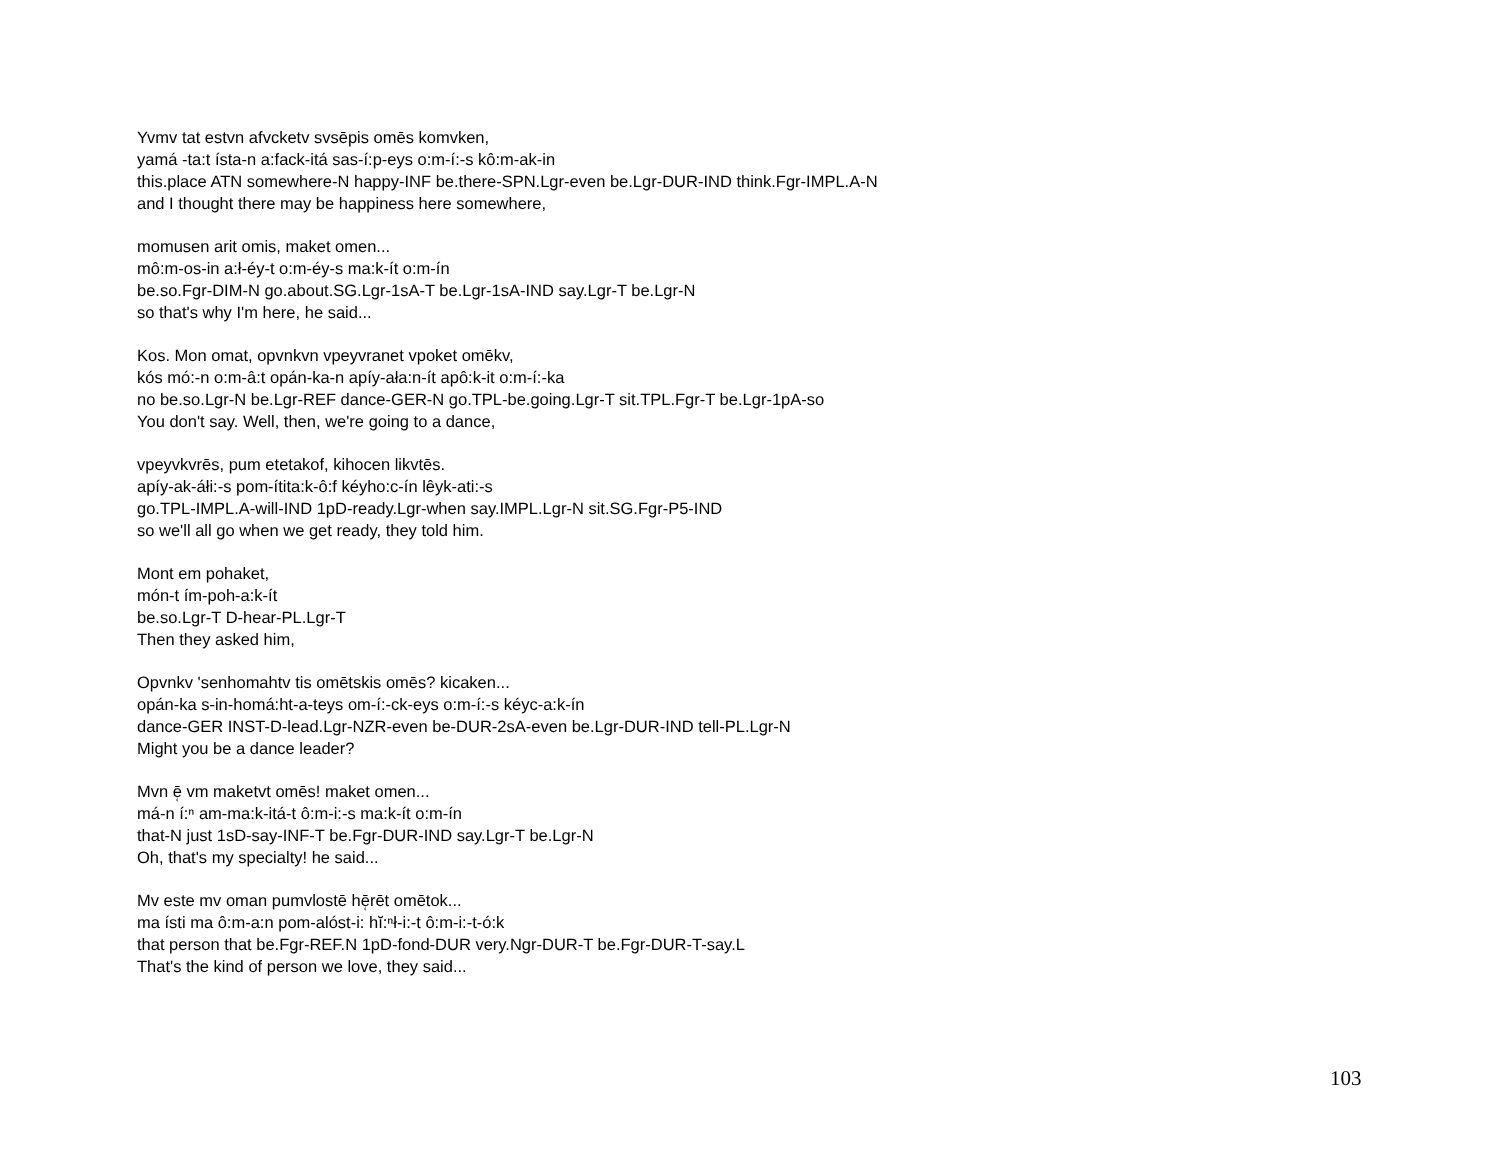Yvmv tat estvn afvcketv svsēpis omēs komvken,
yamá -ta:t ísta-n a:fack-itá sas-í:p-eys o:m-í:-s kô:m-ak-in
this.place ATN somewhere-N happy-INF be.there-SPN.Lgr-even be.Lgr-DUR-IND think.Fgr-IMPL.A-N
and I thought there may be happiness here somewhere,
momusen arit omis, maket omen...
mô:m-os-in a:ł-éy-t o:m-éy-s ma:k-ít o:m-ín
be.so.Fgr-DIM-N go.about.SG.Lgr-1sA-T be.Lgr-1sA-IND say.Lgr-T be.Lgr-N
so that's why I'm here, he said...
Kos. Mon omat, opvnkvn vpeyvranet vpoket omēkv,
kós mó:-n o:m-â:t opán-ka-n apíy-ała:n-ít apô:k-it o:m-í:-ka
no be.so.Lgr-N be.Lgr-REF dance-GER-N go.TPL-be.going.Lgr-T sit.TPL.Fgr-T be.Lgr-1pA-so
You don't say. Well, then, we're going to a dance,
vpeyvkvrēs, pum etetakof, kihocen likvtēs.
apíy-ak-áłi:-s pom-ítita:k-ô:f kéyho:c-ín lêyk-ati:-s
go.TPL-IMPL.A-will-IND 1pD-ready.Lgr-when say.IMPL.Lgr-N sit.SG.Fgr-P5-IND
so we'll all go when we get ready, they told him.
Mont em pohaket,
món-t ím-poh-a:k-ít
be.so.Lgr-T D-hear-PL.Lgr-T
Then they asked him,
Opvnkv 'senhomahtv tis omētskis omēs? kicaken...
opán-ka s-in-homá:ht-a-teys om-í:-ck-eys o:m-í:-s kéyc-a:k-ín
dance-GER INST-D-lead.Lgr-NZR-even be-DUR-2sA-even be.Lgr-DUR-IND tell-PL.Lgr-N
Might you be a dance leader?
Mvn ē̜ vm maketvt omēs! maket omen...
má-n í:ⁿ am-ma:k-itá-t ô:m-i:-s ma:k-ít o:m-ín
that-N just 1sD-say-INF-T be.Fgr-DUR-IND say.Lgr-T be.Lgr-N
Oh, that's my specialty! he said...
Mv este mv oman pumvlostē hē̜rēt omētok...
ma ísti ma ô:m-a:n pom-alóst-i: hĭ:ⁿł-i:-t ô:m-i:-t-ó:k
that person that be.Fgr-REF.N 1pD-fond-DUR very.Ngr-DUR-T be.Fgr-DUR-T-say.L
That's the kind of person we love, they said...
103